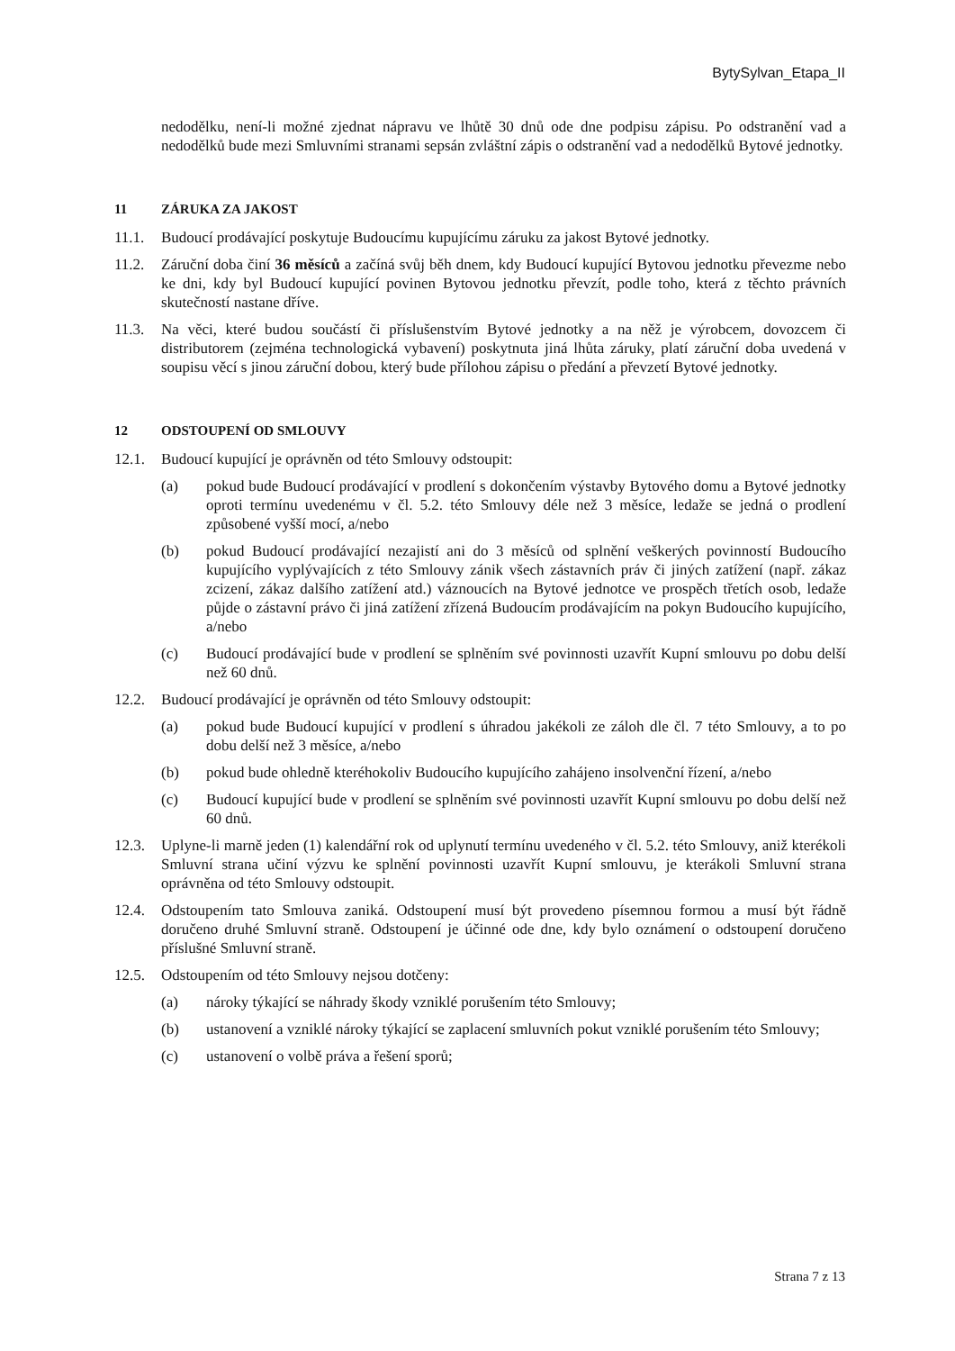BytySylvan_Etapa_II
nedodělku, není-li možné zjednat nápravu ve lhůtě 30 dnů ode dne podpisu zápisu. Po odstranění vad a nedodělků bude mezi Smluvními stranami sepsán zvláštní zápis o odstranění vad a nedodělků Bytové jednotky.
11 ZÁRUKA ZA JAKOST
11.1. Budoucí prodávající poskytuje Budoucímu kupujícímu záruku za jakost Bytové jednotky.
11.2. Záruční doba činí 36 měsíců a začíná svůj běh dnem, kdy Budoucí kupující Bytovou jednotku převezme nebo ke dni, kdy byl Budoucí kupující povinen Bytovou jednotku převzít, podle toho, která z těchto právních skutečností nastane dříve.
11.3. Na věci, které budou součástí či příslušenstvím Bytové jednotky a na něž je výrobcem, dovozcem či distributorem (zejména technologická vybavení) poskytnuta jiná lhůta záruky, platí záruční doba uvedená v soupisu věcí s jinou záruční dobou, který bude přílohou zápisu o předání a převzetí Bytové jednotky.
12 ODSTOUPENÍ OD SMLOUVY
12.1. Budoucí kupující je oprávněn od této Smlouvy odstoupit:
(a) pokud bude Budoucí prodávající v prodlení s dokončením výstavby Bytového domu a Bytové jednotky oproti termínu uvedenému v čl. 5.2. této Smlouvy déle než 3 měsíce, ledaže se jedná o prodlení způsobené vyšší mocí, a/nebo
(b) pokud Budoucí prodávající nezajistí ani do 3 měsíců od splnění veškerých povinností Budoucího kupujícího vyplývajících z této Smlouvy zánik všech zástavních práv či jiných zatížení (např. zákaz zcizení, zákaz dalšího zatížení atd.) váznoucích na Bytové jednotce ve prospěch třetích osob, ledaže půjde o zástavní právo či jiná zatížení zřízená Budoucím prodávajícím na pokyn Budoucího kupujícího, a/nebo
(c) Budoucí prodávající bude v prodlení se splněním své povinnosti uzavřít Kupní smlouvu po dobu delší než 60 dnů.
12.2. Budoucí prodávající je oprávněn od této Smlouvy odstoupit:
(a) pokud bude Budoucí kupující v prodlení s úhradou jakékoli ze záloh dle čl. 7 této Smlouvy, a to po dobu delší než 3 měsíce, a/nebo
(b) pokud bude ohledně kteréhokoliv Budoucího kupujícího zahájeno insolvenční řízení, a/nebo
(c) Budoucí kupující bude v prodlení se splněním své povinnosti uzavřít Kupní smlouvu po dobu delší než 60 dnů.
12.3. Uplyne-li marně jeden (1) kalendářní rok od uplynutí termínu uvedeného v čl. 5.2. této Smlouvy, aniž kterékoli Smluvní strana učiní výzvu ke splnění povinnosti uzavřít Kupní smlouvu, je kterákoli Smluvní strana oprávněna od této Smlouvy odstoupit.
12.4. Odstoupením tato Smlouva zaniká. Odstoupení musí být provedeno písemnou formou a musí být řádně doručeno druhé Smluvní straně. Odstoupení je účinné ode dne, kdy bylo oznámení o odstoupení doručeno příslušné Smluvní straně.
12.5. Odstoupením od této Smlouvy nejsou dotčeny:
(a) nároky týkající se náhrady škody vzniklé porušením této Smlouvy;
(b) ustanovení a vzniklé nároky týkající se zaplacení smluvních pokut vzniklé porušením této Smlouvy;
(c) ustanovení o volbě práva a řešení sporů;
Strana 7 z 13